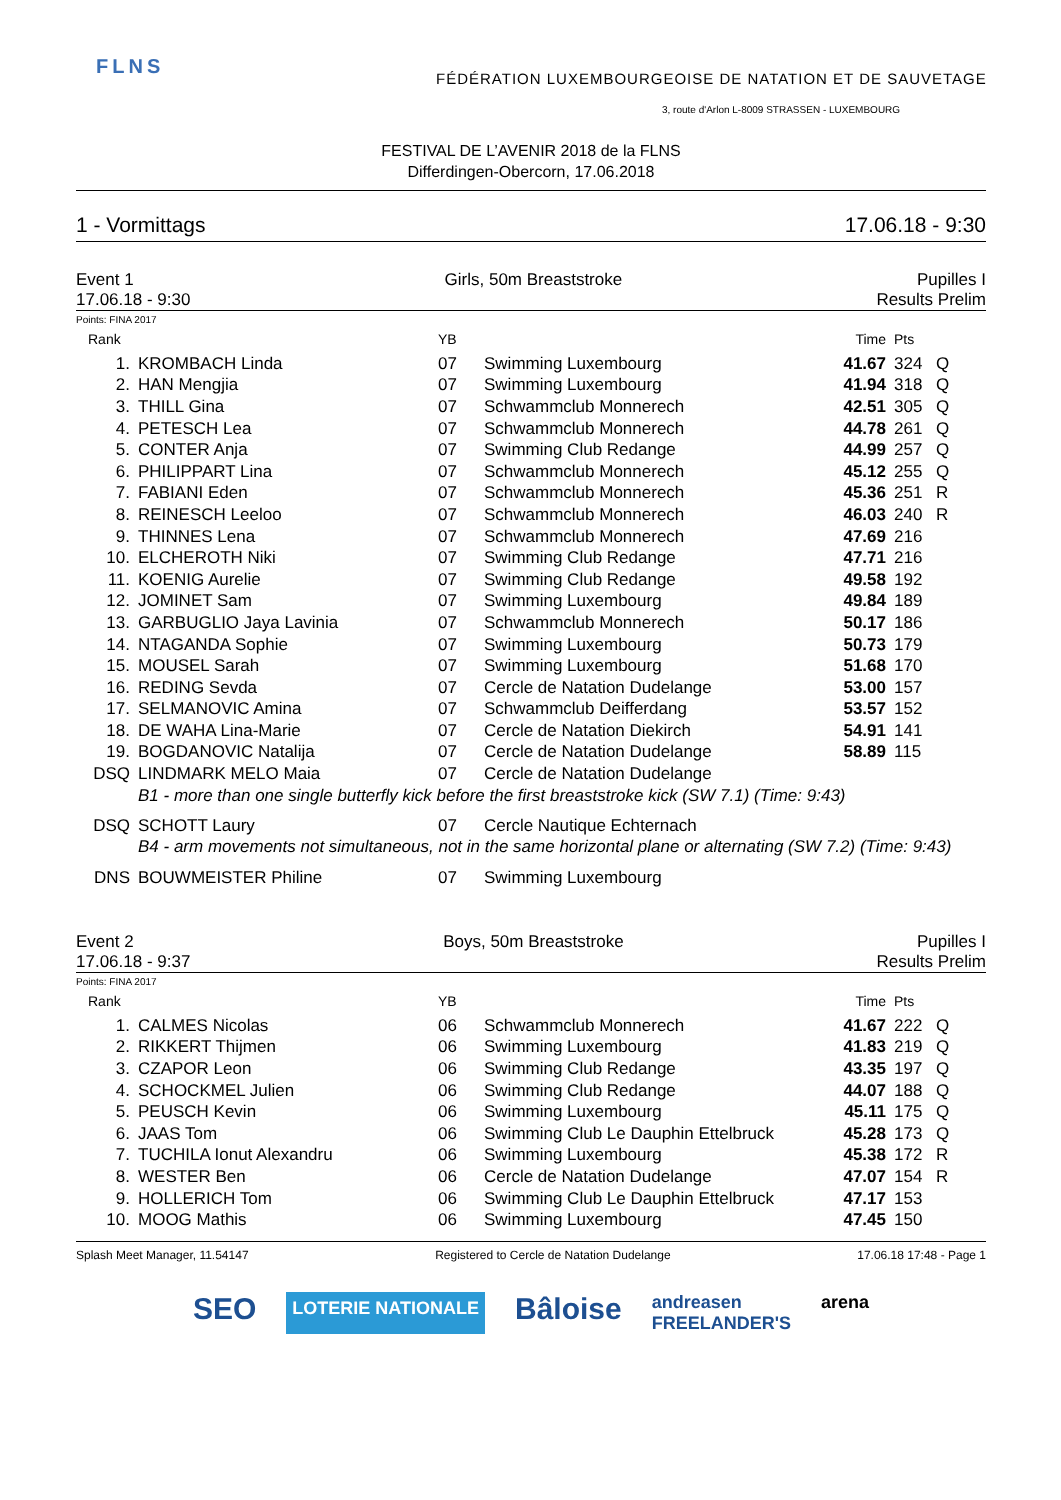FLNS
FÉDÉRATION LUXEMBOURGEOISE DE NATATION ET DE SAUVETAGE
3, route d'Arlon L-8009 STRASSEN - LUXEMBOURG
FESTIVAL DE L’AVENIR 2018 de la FLNS
Differdingen-Obercorn, 17.06.2018
1 - Vormittags 17.06.18 - 9:30
Event 1
17.06.18 - 9:30 Girls, 50m Breaststroke Pupilles I
Results Prelim
Points: FINA 2017
| Rank | | YB | | Time | Pts | |
| --- | --- | --- | --- | --- | --- | --- |
| 1. | KROMBACH Linda | 07 | Swimming Luxembourg | 41.67 | 324 | Q |
| 2. | HAN Mengjia | 07 | Swimming Luxembourg | 41.94 | 318 | Q |
| 3. | THILL Gina | 07 | Schwammclub Monnerech | 42.51 | 305 | Q |
| 4. | PETESCH Lea | 07 | Schwammclub Monnerech | 44.78 | 261 | Q |
| 5. | CONTER Anja | 07 | Swimming Club Redange | 44.99 | 257 | Q |
| 6. | PHILIPPART Lina | 07 | Schwammclub Monnerech | 45.12 | 255 | Q |
| 7. | FABIANI Eden | 07 | Schwammclub Monnerech | 45.36 | 251 | R |
| 8. | REINESCH Leeloo | 07 | Schwammclub Monnerech | 46.03 | 240 | R |
| 9. | THINNES Lena | 07 | Schwammclub Monnerech | 47.69 | 216 | |
| 10. | ELCHEROTH Niki | 07 | Swimming Club Redange | 47.71 | 216 | |
| 11. | KOENIG Aurelie | 07 | Swimming Club Redange | 49.58 | 192 | |
| 12. | JOMINET Sam | 07 | Swimming Luxembourg | 49.84 | 189 | |
| 13. | GARBUGLIO Jaya Lavinia | 07 | Schwammclub Monnerech | 50.17 | 186 | |
| 14. | NTAGANDA Sophie | 07 | Swimming Luxembourg | 50.73 | 179 | |
| 15. | MOUSEL Sarah | 07 | Swimming Luxembourg | 51.68 | 170 | |
| 16. | REDING Sevda | 07 | Cercle de Natation Dudelange | 53.00 | 157 | |
| 17. | SELMANOVIC Amina | 07 | Schwammclub Deifferdang | 53.57 | 152 | |
| 18. | DE WAHA Lina-Marie | 07 | Cercle de Natation Diekirch | 54.91 | 141 | |
| 19. | BOGDANOVIC Natalija | 07 | Cercle de Natation Dudelange | 58.89 | 115 | |
| DSQ | LINDMARK MELO Maia | 07 | Cercle de Natation Dudelange | | | |
| | B1 - more than one single butterfly kick before the first breaststroke kick (SW 7.1) (Time: 9:43) | | | | | |
| DSQ | SCHOTT Laury | 07 | Cercle Nautique Echternach | | | |
| | B4 - arm movements not simultaneous, not in the same horizontal plane or alternating (SW 7.2) (Time: 9:43) | | | | | |
| DNS | BOUWMEISTER Philine | 07 | Swimming Luxembourg | | | |
Event 2
17.06.18 - 9:37 Boys, 50m Breaststroke Pupilles I
Results Prelim
Points: FINA 2017
| Rank | | YB | | Time | Pts | |
| --- | --- | --- | --- | --- | --- | --- |
| 1. | CALMES Nicolas | 06 | Schwammclub Monnerech | 41.67 | 222 | Q |
| 2. | RIKKERT Thijmen | 06 | Swimming Luxembourg | 41.83 | 219 | Q |
| 3. | CZAPOR Leon | 06 | Swimming Club Redange | 43.35 | 197 | Q |
| 4. | SCHOCKMEL Julien | 06 | Swimming Club Redange | 44.07 | 188 | Q |
| 5. | PEUSCH Kevin | 06 | Swimming Luxembourg | 45.11 | 175 | Q |
| 6. | JAAS Tom | 06 | Swimming Club Le Dauphin Ettelbruck | 45.28 | 173 | Q |
| 7. | TUCHILA Ionut Alexandru | 06 | Swimming Luxembourg | 45.38 | 172 | R |
| 8. | WESTER Ben | 06 | Cercle de Natation Dudelange | 47.07 | 154 | R |
| 9. | HOLLERICH Tom | 06 | Swimming Club Le Dauphin Ettelbruck | 47.17 | 153 | |
| 10. | MOOG Mathis | 06 | Swimming Luxembourg | 47.45 | 150 | |
Splash Meet Manager, 11.54147 Registered to Cercle de Natation Dudelange 17.06.18 17:48 - Page 1
SEO LOTERIE NATIONALE Bâloise andreasen
FREELANDER'S arena